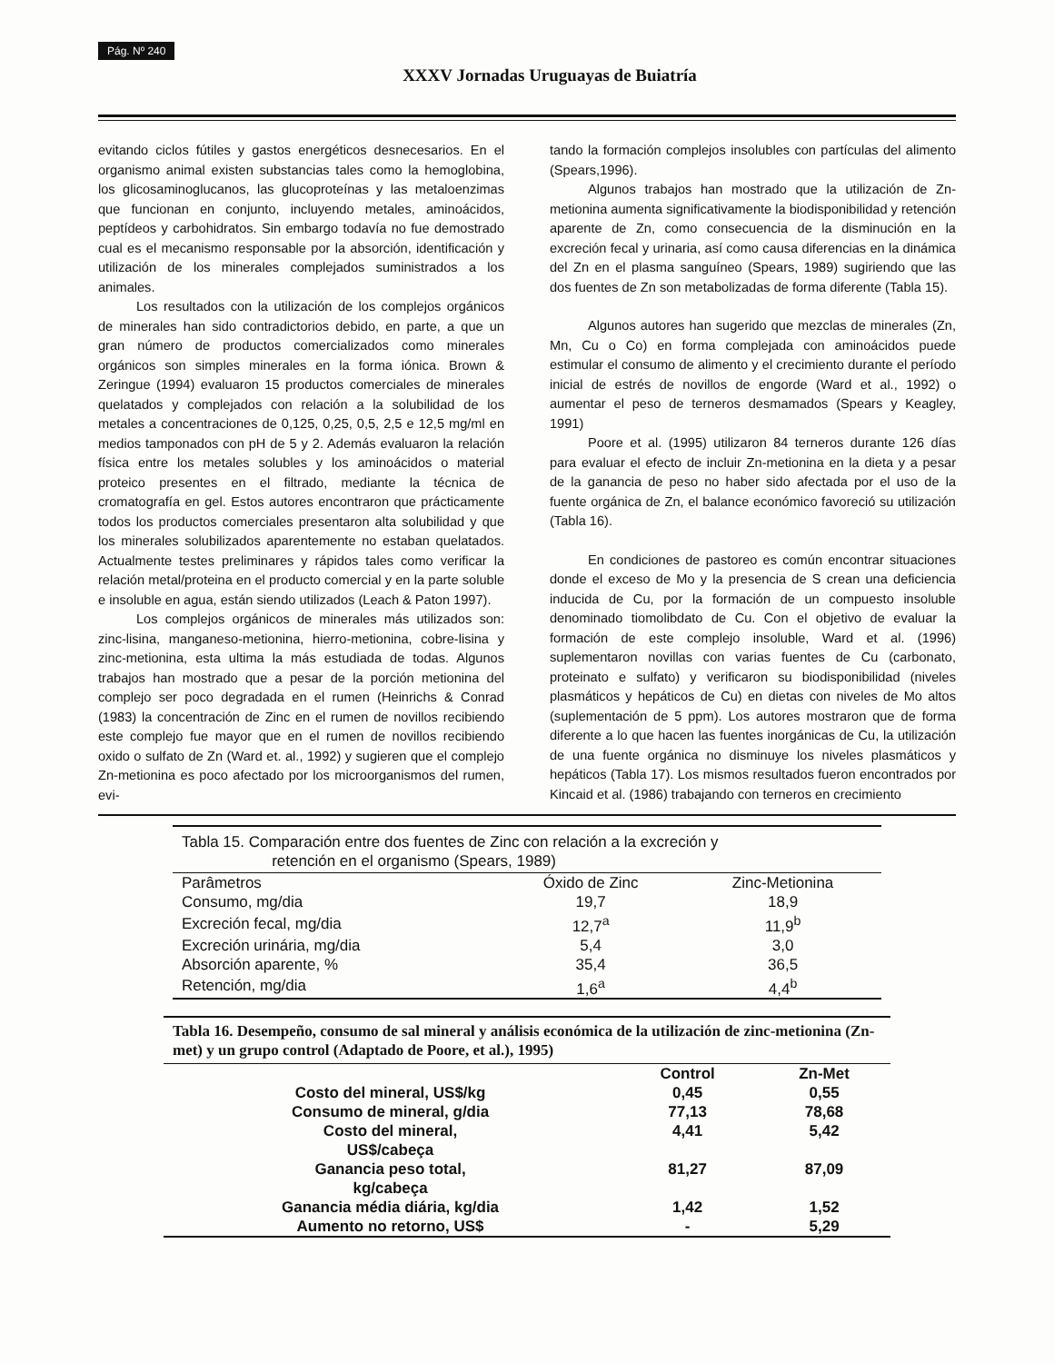Pág. Nº 240
XXXV Jornadas Uruguayas de Buiatría
evitando ciclos fútiles y gastos energéticos desnecesarios. En el organismo animal existen substancias tales como la hemoglobina, los glicosaminoglucanos, las glucoproteínas y las metaloenzimas que funcionan en conjunto, incluyendo metales, aminoácidos, peptídeos y carbohidratos. Sin embargo todavía no fue demostrado cual es el mecanismo responsable por la absorción, identificación y utilización de los minerales complejados suministrados a los animales.
Los resultados con la utilización de los complejos orgánicos de minerales han sido contradictorios debido, en parte, a que un gran número de productos comercializados como minerales orgánicos son simples minerales en la forma iónica. Brown & Zeringue (1994) evaluaron 15 productos comerciales de minerales quelatados y complejados con relación a la solubilidad de los metales a concentraciones de 0,125, 0,25, 0,5, 2,5 e 12,5 mg/ml en medios tamponados con pH de 5 y 2. Además evaluaron la relación física entre los metales solubles y los aminoácidos o material proteico presentes en el filtrado, mediante la técnica de cromatografía en gel. Estos autores encontraron que prácticamente todos los productos comerciales presentaron alta solubilidad y que los minerales solubilizados aparentemente no estaban quelatados. Actualmente testes preliminares y rápidos tales como verificar la relación metal/proteina en el producto comercial y en la parte soluble e insoluble en agua, están siendo utilizados (Leach & Paton 1997).
Los complejos orgánicos de minerales más utilizados son: zinc-lisina, manganeso-metionina, hierro-metionina, cobre-lisina y zinc-metionina, esta ultima la más estudiada de todas. Algunos trabajos han mostrado que a pesar de la porción metionina del complejo ser poco degradada en el rumen (Heinrichs & Conrad (1983) la concentración de Zinc en el rumen de novillos recibiendo este complejo fue mayor que en el rumen de novillos recibiendo oxido o sulfato de Zn (Ward et. al., 1992) y sugieren que el complejo Zn-metionina es poco afectado por los microorganismos del rumen, evi-
tando la formación complejos insolubles con partículas del alimento (Spears,1996).
Algunos trabajos han mostrado que la utilización de Zn-metionina aumenta significativamente la biodisponibilidad y retención aparente de Zn, como consecuencia de la disminución en la excreción fecal y urinaria, así como causa diferencias en la dinámica del Zn en el plasma sanguíneo (Spears, 1989) sugiriendo que las dos fuentes de Zn son metabolizadas de forma diferente (Tabla 15).
Algunos autores han sugerido que mezclas de minerales (Zn, Mn, Cu o Co) en forma complejada con aminoácidos puede estimular el consumo de alimento y el crecimiento durante el período inicial de estrés de novillos de engorde (Ward et al., 1992) o aumentar el peso de terneros desmamados (Spears y Keagley, 1991)
Poore et al. (1995) utilizaron 84 terneros durante 126 días para evaluar el efecto de incluir Zn-metionina en la dieta y a pesar de la ganancia de peso no haber sido afectada por el uso de la fuente orgánica de Zn, el balance económico favoreció su utilización (Tabla 16).
En condiciones de pastoreo es común encontrar situaciones donde el exceso de Mo y la presencia de S crean una deficiencia inducida de Cu, por la formación de un compuesto insoluble denominado tiomolibdato de Cu. Con el objetivo de evaluar la formación de este complejo insoluble, Ward et al. (1996) suplementaron novillas con varias fuentes de Cu (carbonato, proteinato e sulfato) y verificaron su biodisponibilidad (niveles plasmáticos y hepáticos de Cu) en dietas con niveles de Mo altos (suplementación de 5 ppm). Los autores mostraron que de forma diferente a lo que hacen las fuentes inorgánicas de Cu, la utilización de una fuente orgánica no disminuye los niveles plasmáticos y hepáticos (Tabla 17). Los mismos resultados fueron encontrados por Kincaid et al. (1986) trabajando con terneros en crecimiento
Tabla 15. Comparación entre dos fuentes de Zinc con relación a la excreción y retención en el organismo (Spears, 1989)
| Parâmetros | Óxido de Zinc | Zinc-Metionina |
| --- | --- | --- |
| Consumo, mg/dia | 19,7 | 18,9 |
| Excreción fecal, mg/dia | 12,7<sup>a</sup> | 11,9<sup>b</sup> |
| Excreción urinária, mg/dia | 5,4 | 3,0 |
| Absorción aparente, % | 35,4 | 36,5 |
| Retención, mg/dia | 1,6<sup>a</sup> | 4,4<sup>b</sup> |
Tabla 16. Desempeño, consumo de sal mineral y análisis económica de la utilización de zinc-metionina (Zn-met) y un grupo control (Adaptado de Poore, et al.), 1995)
| | Control | Zn-Met |
| --- | --- | --- |
| Costo del mineral, US$/kg | 0,45 | 0,55 |
| Consumo de mineral, g/dia | 77,13 | 78,68 |
| Costo del mineral, US$/cabeça | 4,41 | 5,42 |
| Ganancia peso total, kg/cabeça | 81,27 | 87,09 |
| Ganancia média diária, kg/dia | 1,42 | 1,52 |
| Aumento no retorno, US$ | - | 5,29 |